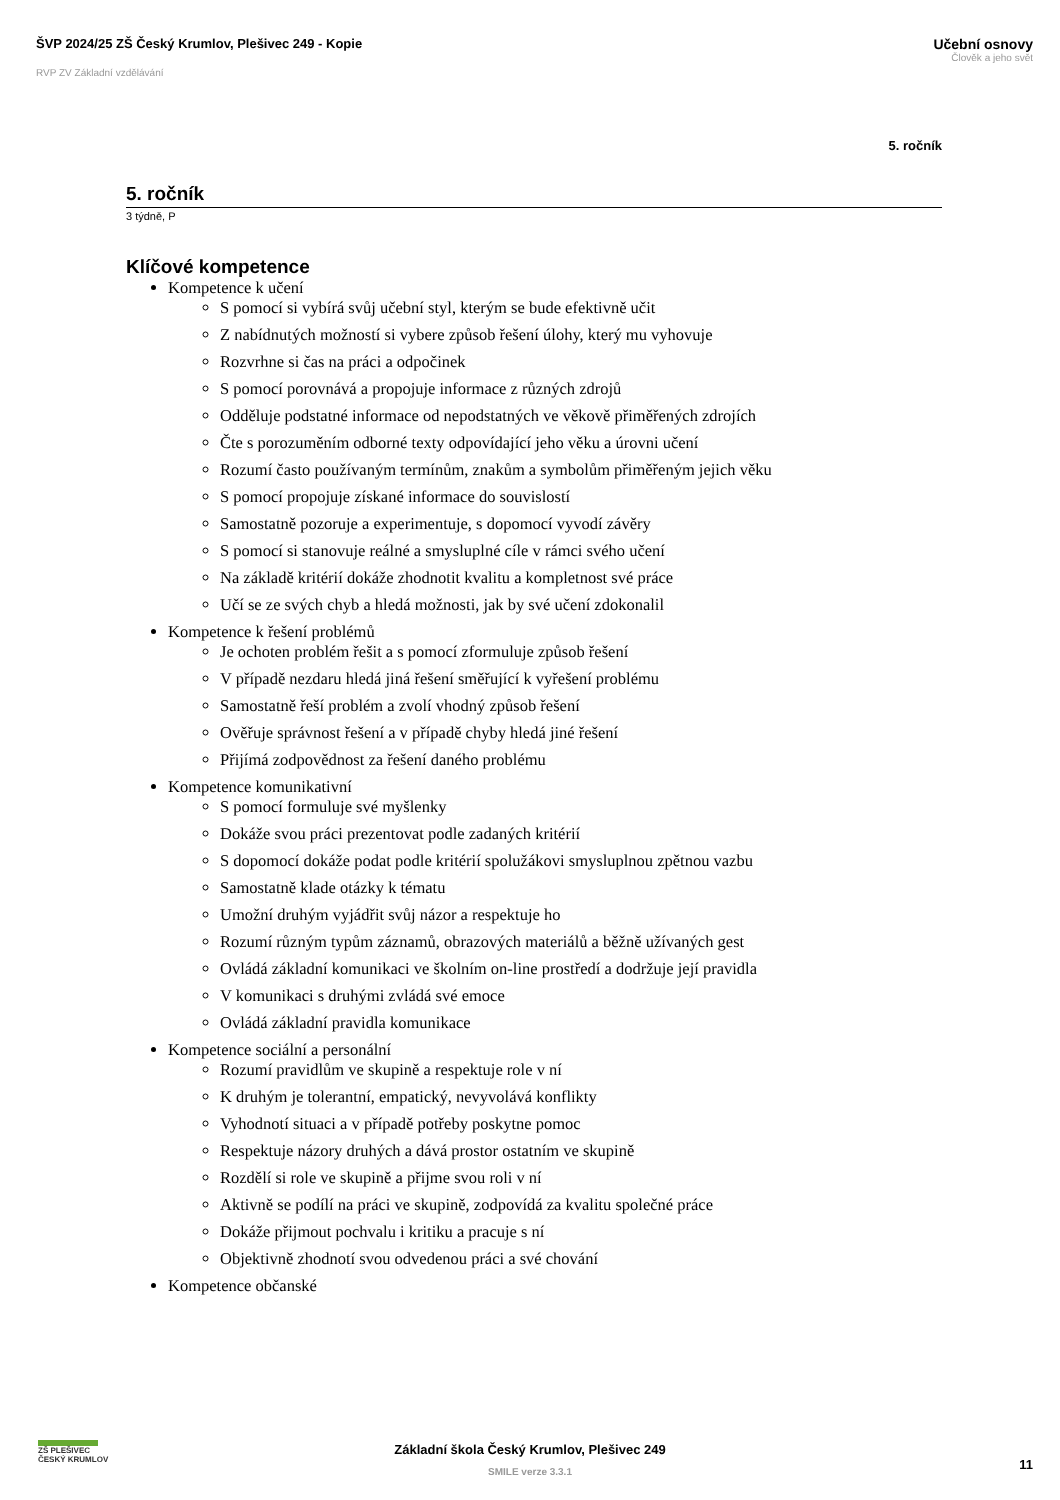ŠVP 2024/25 ZŠ Český Krumlov, Plešivec 249 - Kopie
RVP ZV Základní vzdělávání
Učební osnovy
Člověk a jeho svět
5. ročník
5. ročník
3 týdně, P
Klíčové kompetence
Kompetence k učení
S pomocí si vybírá svůj učební styl, kterým se bude efektivně učit
Z nabídnutých možností si vybere způsob řešení úlohy, který mu vyhovuje
Rozvrhne si čas na práci a odpočinek
S pomocí porovnává a propojuje informace z různých zdrojů
Odděluje podstatné informace od nepodstatných ve věkově přiměřených zdrojích
Čte s porozuměním odborné texty odpovídající jeho věku a úrovni učení
Rozumí často používaným termínům, znakům a symbolům přiměřeným jejich věku
S pomocí propojuje získané informace do souvislostí
Samostatně pozoruje a experimentuje, s dopomocí vyvodí závěry
S pomocí si stanovuje reálné a smysluplné cíle v rámci svého učení
Na základě kritérií dokáže zhodnotit kvalitu a kompletnost své práce
Učí se ze svých chyb a hledá možnosti, jak by své učení zdokonalil
Kompetence k řešení problémů
Je ochoten problém řešit a s pomocí zformuluje způsob řešení
V případě nezdaru hledá jiná řešení směřující k vyřešení problému
Samostatně řeší problém a zvolí vhodný způsob řešení
Ověřuje správnost řešení a v případě chyby hledá jiné řešení
Přijímá zodpovědnost za řešení daného problému
Kompetence komunikativní
S pomocí formuluje své myšlenky
Dokáže svou práci prezentovat podle zadaných kritérií
S dopomocí dokáže podat podle kritérií spolužákovi smysluplnou zpětnou vazbu
Samostatně klade otázky k tématu
Umožní druhým vyjádřit svůj názor a respektuje ho
Rozumí různým typům záznamů, obrazových materiálů a běžně užívaných gest
Ovládá základní komunikaci ve školním on-line prostředí a dodržuje její pravidla
V komunikaci s druhými zvládá své emoce
Ovládá základní pravidla komunikace
Kompetence sociální a personální
Rozumí pravidlům ve skupině a respektuje role v ní
K druhým je tolerantní, empatický, nevyvolává konflikty
Vyhodnotí situaci a v případě potřeby poskytne pomoc
Respektuje názory druhých a dává prostor ostatním ve skupině
Rozdělí si role ve skupině a přijme svou roli v ní
Aktivně se podílí na práci ve skupině, zodpovídá za kvalitu společné práce
Dokáže přijmout pochvalu i kritiku a pracuje s ní
Objektivně zhodnotí svou odvedenou práci a své chování
Kompetence občanské
ZŠ PLEŠIVEC
ČESKÝ KRUMLOV
Základní škola Český Krumlov, Plešivec 249
SMILE verze 3.3.1
11